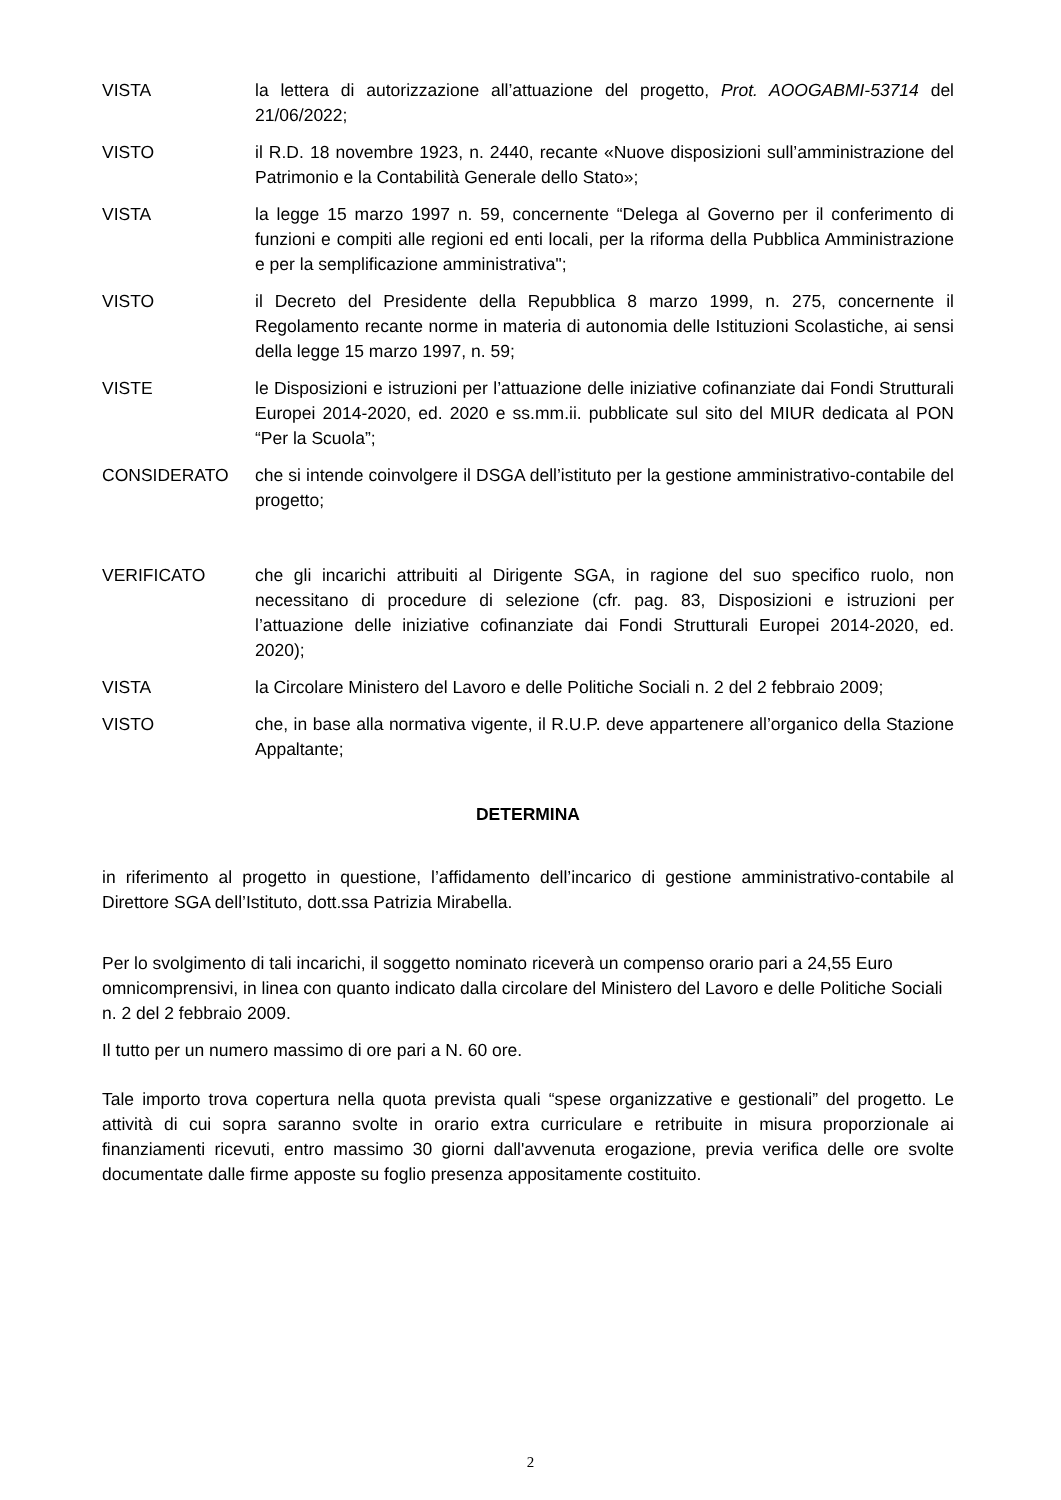VISTA la lettera di autorizzazione all’attuazione del progetto, Prot. AOOGABMI-53714 del 21/06/2022;
VISTO il R.D. 18 novembre 1923, n. 2440, recante «Nuove disposizioni sull’amministrazione del Patrimonio e la Contabilità Generale dello Stato»;
VISTA la legge 15 marzo 1997 n. 59, concernente “Delega al Governo per il conferimento di funzioni e compiti alle regioni ed enti locali, per la riforma della Pubblica Amministrazione e per la semplificazione amministrativa";
VISTO il Decreto del Presidente della Repubblica 8 marzo 1999, n. 275, concernente il Regolamento recante norme in materia di autonomia delle Istituzioni Scolastiche, ai sensi della legge 15 marzo 1997, n. 59;
VISTE le Disposizioni e istruzioni per l’attuazione delle iniziative cofinanziate dai Fondi Strutturali Europei 2014-2020, ed. 2020 e ss.mm.ii. pubblicate sul sito del MIUR dedicata al PON “Per la Scuola”;
CONSIDERATO che si intende coinvolgere il DSGA dell’istituto per la gestione amministrativo-contabile del progetto;
VERIFICATO che gli incarichi attribuiti al Dirigente SGA, in ragione del suo specifico ruolo, non necessitano di procedure di selezione (cfr. pag. 83, Disposizioni e istruzioni per l’attuazione delle iniziative cofinanziate dai Fondi Strutturali Europei 2014-2020, ed. 2020);
VISTA la Circolare Ministero del Lavoro e delle Politiche Sociali n. 2 del 2 febbraio 2009;
VISTO che, in base alla normativa vigente, il R.U.P. deve appartenere all’organico della Stazione Appaltante;
DETERMINA
in riferimento al progetto in questione, l’affidamento dell’incarico di gestione amministrativo-contabile al Direttore SGA dell’Istituto, dott.ssa Patrizia Mirabella.
Per lo svolgimento di tali incarichi, il soggetto nominato riceverà un compenso orario pari a 24,55 Euro omnicomprensivi, in linea con quanto indicato dalla circolare del Ministero del Lavoro e delle Politiche Sociali n. 2 del 2 febbraio 2009.
Il tutto per un numero massimo di ore pari a N. 60 ore.
Tale importo trova copertura nella quota prevista quali “spese organizzative e gestionali” del progetto. Le attività di cui sopra saranno svolte in orario extra curriculare e retribuite in misura proporzionale ai finanziamenti ricevuti, entro massimo 30 giorni dall'avvenuta erogazione, previa verifica delle ore svolte documentate dalle firme apposte su foglio presenza appositamente costituito.
2